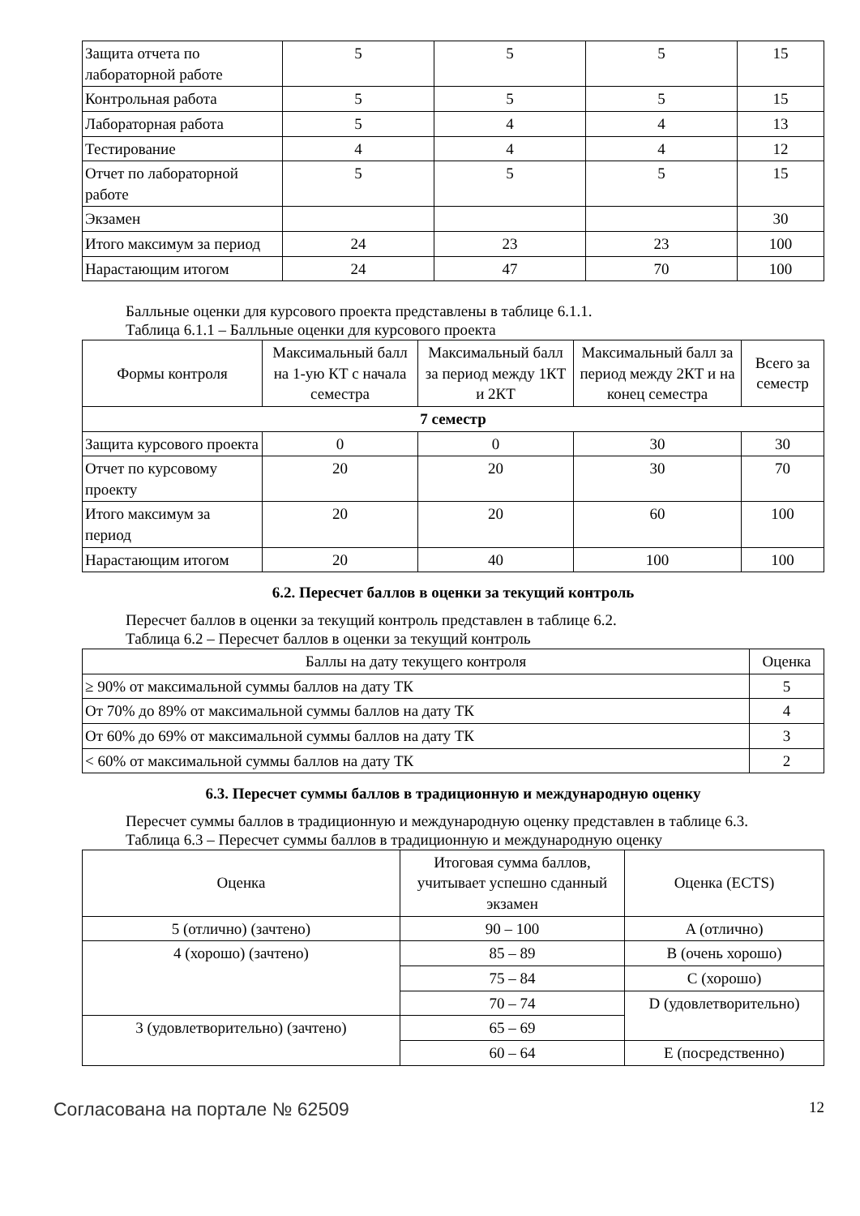| Защита отчета по лабораторной работе | 5 | 5 | 5 | 15 |
| Контрольная работа | 5 | 5 | 5 | 15 |
| Лабораторная работа | 5 | 4 | 4 | 13 |
| Тестирование | 4 | 4 | 4 | 12 |
| Отчет по лабораторной работе | 5 | 5 | 5 | 15 |
| Экзамен | | | | 30 |
| Итого максимум за период | 24 | 23 | 23 | 100 |
| Нарастающим итогом | 24 | 47 | 70 | 100 |
Балльные оценки для курсового проекта представлены в таблице 6.1.1.
Таблица 6.1.1 – Балльные оценки для курсового проекта
| Формы контроля | Максимальный балл на 1-ую КТ с начала семестра | Максимальный балл за период между 1КТ и 2КТ | Максимальный балл за период между 2КТ и на конец семестра | Всего за семестр |
| --- | --- | --- | --- | --- |
| 7 семестр | | | | |
| Защита курсового проекта | 0 | 0 | 30 | 30 |
| Отчет по курсовому проекту | 20 | 20 | 30 | 70 |
| Итого максимум за период | 20 | 20 | 60 | 100 |
| Нарастающим итогом | 20 | 40 | 100 | 100 |
6.2. Пересчет баллов в оценки за текущий контроль
Пересчет баллов в оценки за текущий контроль представлен в таблице 6.2.
Таблица 6.2 – Пересчет баллов в оценки за текущий контроль
| Баллы на дату текущего контроля | Оценка |
| --- | --- |
| ≥ 90% от максимальной суммы баллов на дату ТК | 5 |
| От 70% до 89% от максимальной суммы баллов на дату ТК | 4 |
| От 60% до 69% от максимальной суммы баллов на дату ТК | 3 |
| < 60% от максимальной суммы баллов на дату ТК | 2 |
6.3. Пересчет суммы баллов в традиционную и международную оценку
Пересчет суммы баллов в традиционную и международную оценку представлен в таблице 6.3.
Таблица 6.3 – Пересчет суммы баллов в традиционную и международную оценку
| Оценка | Итоговая сумма баллов, учитывает успешно сданный экзамен | Оценка (ECTS) |
| --- | --- | --- |
| 5 (отлично) (зачтено) | 90 – 100 | A (отлично) |
| 4 (хорошо) (зачтено) | 85 – 89 | B (очень хорошо) |
| | 75 – 84 | C (хорошо) |
| | 70 – 74 | D (удовлетворительно) |
| 3 (удовлетворительно) (зачтено) | 65 – 69 | |
| | 60 – 64 | E (посредственно) |
Согласована на портале № 62509 12